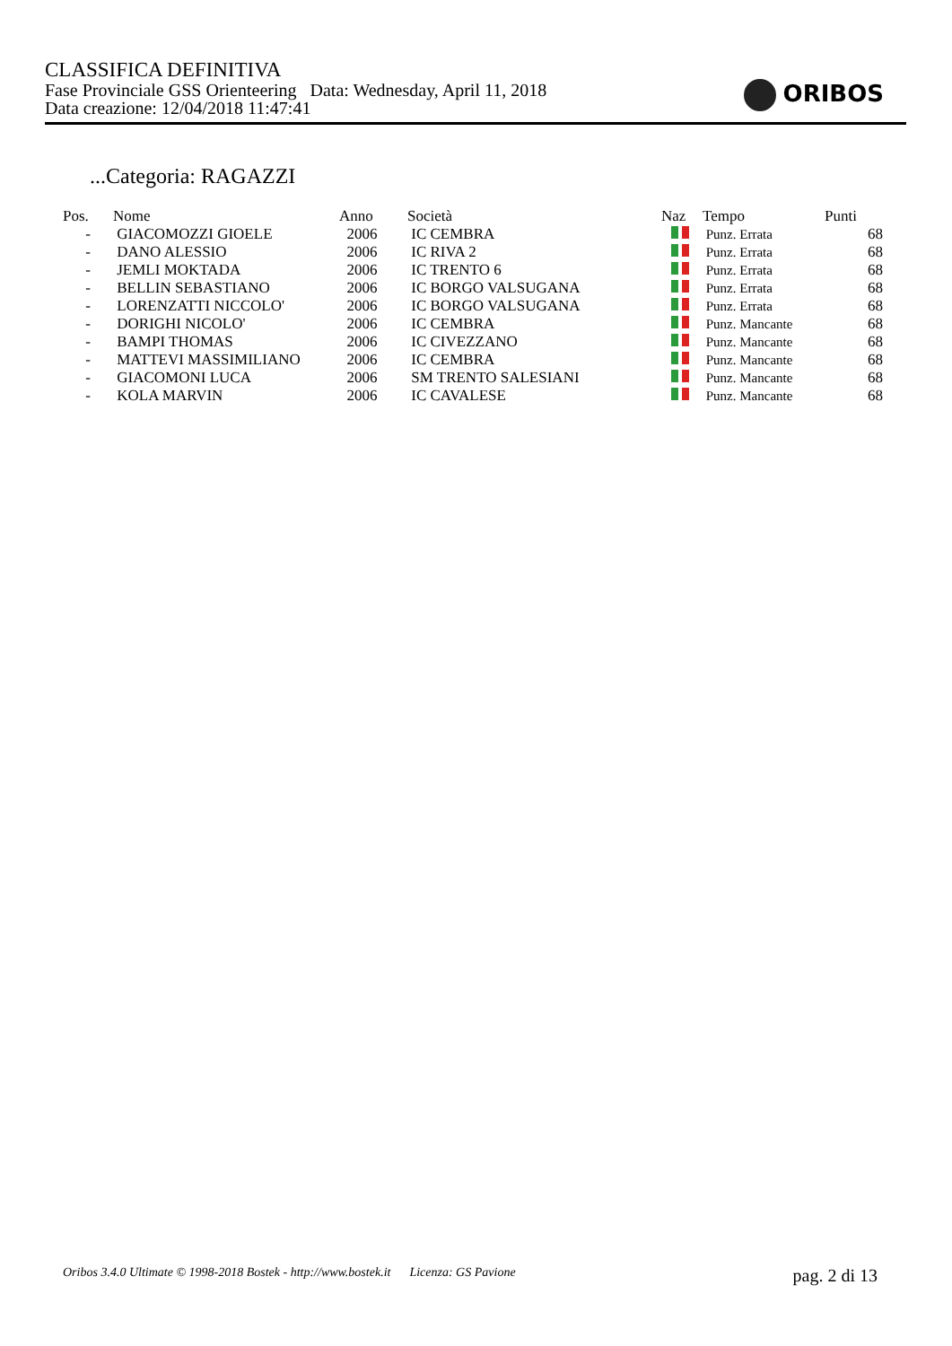CLASSIFICA DEFINITIVA
Fase Provinciale GSS Orienteering Data: Wednesday, April 11, 2018
Data creazione: 12/04/2018 11:47:41
ORIBOS
...Categoria: RAGAZZI
| Pos. | Nome | Anno | Società | Naz | Tempo | Punti |
| --- | --- | --- | --- | --- | --- | --- |
| - | GIACOMOZZI GIOELE | 2006 | IC CEMBRA | | Punz. Errata | 68 |
| - | DANO ALESSIO | 2006 | IC RIVA 2 | | Punz. Errata | 68 |
| - | JEMLI MOKTADA | 2006 | IC TRENTO 6 | | Punz. Errata | 68 |
| - | BELLIN SEBASTIANO | 2006 | IC BORGO VALSUGANA | | Punz. Errata | 68 |
| - | LORENZATTI NICCOLO' | 2006 | IC BORGO VALSUGANA | | Punz. Errata | 68 |
| - | DORIGHI NICOLO' | 2006 | IC CEMBRA | | Punz. Mancante | 68 |
| - | BAMPI THOMAS | 2006 | IC CIVEZZANO | | Punz. Mancante | 68 |
| - | MATTEVI MASSIMILIANO | 2006 | IC CEMBRA | | Punz. Mancante | 68 |
| - | GIACOMONI LUCA | 2006 | SM TRENTO SALESIANI | | Punz. Mancante | 68 |
| - | KOLA MARVIN | 2006 | IC CAVALESE | | Punz. Mancante | 68 |
Oribos 3.4.0 Ultimate © 1998-2018 Bostek - http://www.bostek.it Licenza: GS Pavione pag. 2 di 13